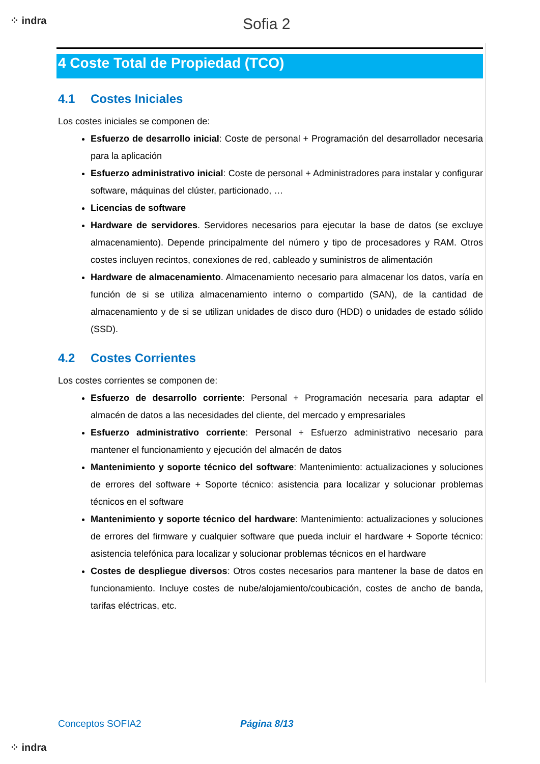⁘ indra Sofia 2
4 Coste Total de Propiedad (TCO)
4.1 Costes Iniciales
Los costes iniciales se componen de:
Esfuerzo de desarrollo inicial: Coste de personal + Programación del desarrollador necesaria para la aplicación
Esfuerzo administrativo inicial: Coste de personal + Administradores para instalar y configurar software, máquinas del clúster, particionado, …
Licencias de software
Hardware de servidores. Servidores necesarios para ejecutar la base de datos (se excluye almacenamiento). Depende principalmente del número y tipo de procesadores y RAM. Otros costes incluyen recintos, conexiones de red, cableado y suministros de alimentación
Hardware de almacenamiento. Almacenamiento necesario para almacenar los datos, varía en función de si se utiliza almacenamiento interno o compartido (SAN), de la cantidad de almacenamiento y de si se utilizan unidades de disco duro (HDD) o unidades de estado sólido (SSD).
4.2 Costes Corrientes
Los costes corrientes se componen de:
Esfuerzo de desarrollo corriente: Personal + Programación necesaria para adaptar el almacén de datos a las necesidades del cliente, del mercado y empresariales
Esfuerzo administrativo corriente: Personal + Esfuerzo administrativo necesario para mantener el funcionamiento y ejecución del almacén de datos
Mantenimiento y soporte técnico del software: Mantenimiento: actualizaciones y soluciones de errores del software + Soporte técnico: asistencia para localizar y solucionar problemas técnicos en el software
Mantenimiento y soporte técnico del hardware: Mantenimiento: actualizaciones y soluciones de errores del firmware y cualquier software que pueda incluir el hardware + Soporte técnico: asistencia telefónica para localizar y solucionar problemas técnicos en el hardware
Costes de despliegue diversos: Otros costes necesarios para mantener la base de datos en funcionamiento. Incluye costes de nube/alojamiento/coubicación, costes de ancho de banda, tarifas eléctricas, etc.
Conceptos SOFIA2 Página 8/13
⁘ indra